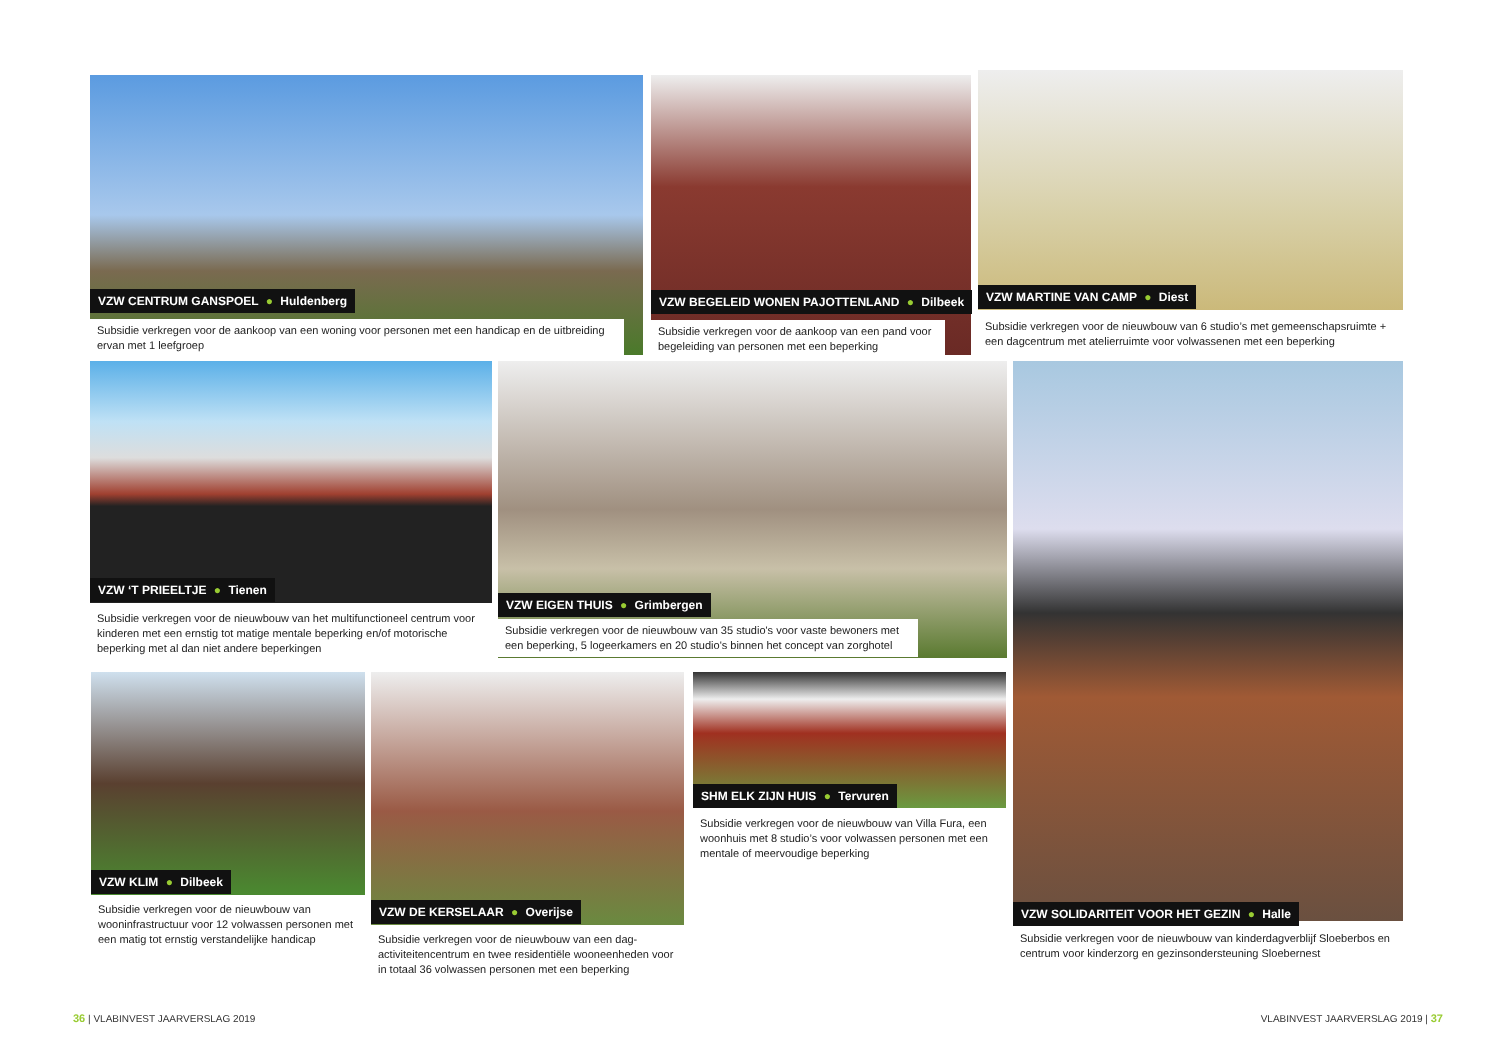VZW CENTRUM GANSPOEL ● Huldenberg
Subsidie verkregen voor de aankoop van een woning voor personen met een handicap en de uitbreiding ervan met 1 leefgroep
VZW BEGELEID WONEN PAJOTTENLAND ● Dilbeek
Subsidie verkregen voor de aankoop van een pand voor begeleiding van personen met een beperking
VZW MARTINE VAN CAMP ● Diest
Subsidie verkregen voor de nieuwbouw van 6 studio’s met gemeenschapsruimte + een dagcentrum met atelierruimte voor volwassenen met een beperking
VZW ‘T PRIEELTJE ● Tienen
Subsidie verkregen voor de nieuwbouw van het multifunctioneel centrum voor kinderen met een ernstig tot matige mentale beperking en/of motorische beperking met al dan niet andere beperkingen
VZW EIGEN THUIS ● Grimbergen
Subsidie verkregen voor de nieuwbouw van 35 studio's voor vaste bewoners met een beperking, 5 logeerkamers en 20 studio's binnen het concept van zorghotel
VZW SOLIDARITEIT VOOR HET GEZIN ● Halle
Subsidie verkregen voor de nieuwbouw van kinderdagverblijf Sloeberbos en centrum voor kinderzorg en gezinsondersteuning Sloebernest
VZW KLIM ● Dilbeek
Subsidie verkregen voor de nieuwbouw van wooninfrastructuur voor 12 volwassen personen met een matig tot ernstig verstandelijke handicap
VZW DE KERSELAAR ● Overijse
Subsidie verkregen voor de nieuwbouw van een dag-activiteitencentrum en twee residentiële wooneenheden voor in totaal 36 volwassen personen met een beperking
SHM ELK ZIJN HUIS ● Tervuren
Subsidie verkregen voor de nieuwbouw van Villa Fura, een woonhuis met 8 studio’s voor volwassen personen met een mentale of meervoudige beperking
36 | VLABINVEST JAARVERSLAG 2019
VLABINVEST JAARVERSLAG 2019 | 37